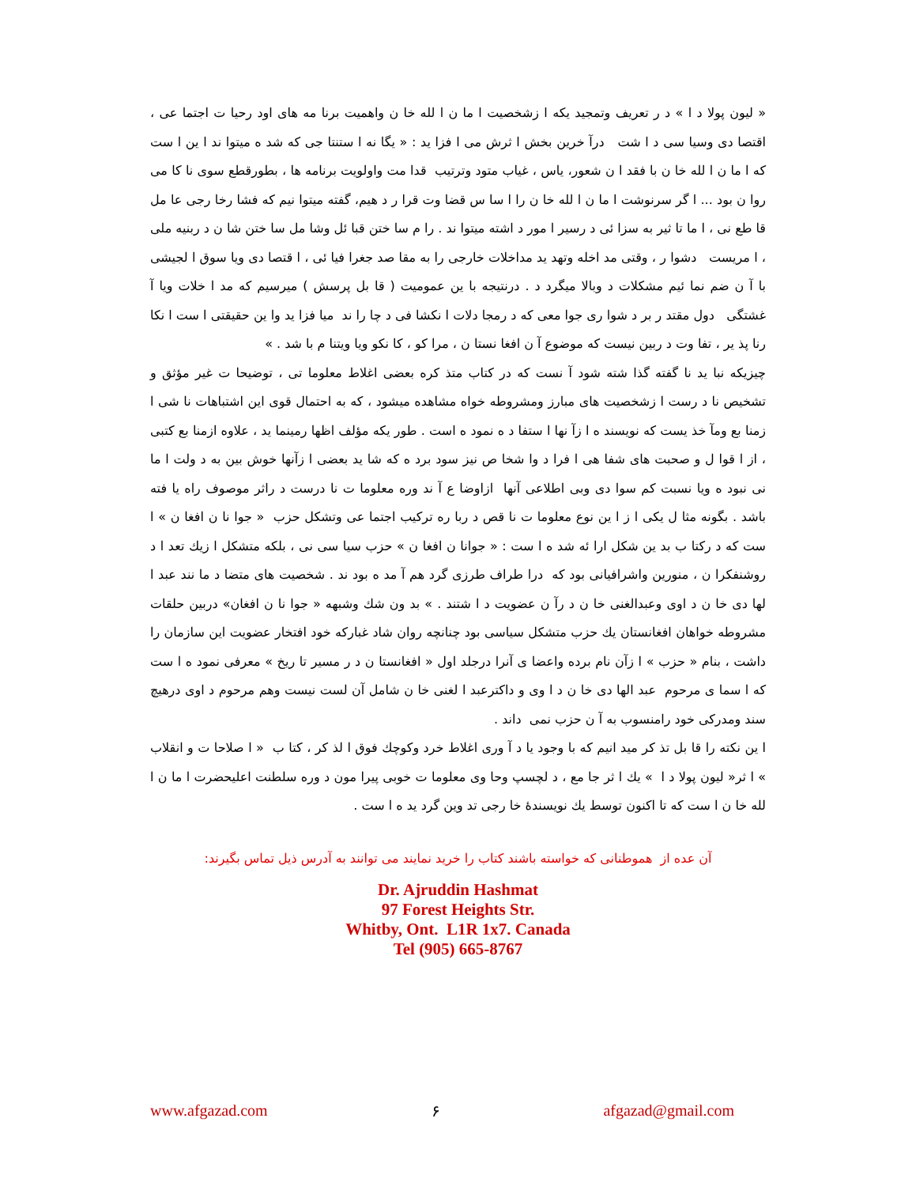« لیون پولا د ا » د ر تعریف وتمجید یکه ا زشخصیت ا ما ن ا لله خا ن واهمیت برنا مه های اود رحیا ت اجتما عی ، اقتصا دی وسیا سی د ا شت درآ خرین بخش ا ثرش می ا فزا ید : « یگا نه ا ستنتا جی که شد ه میتوا ند ا ین ا ست که ا ما ن ا لله خا ن با فقد ا ن شعور، یاس ، غیاب متود وترتیب قدا مت واولویت برنامه ها ، بطورقطع سوی نا کا می روا ن بود ... ا گر سرنوشت ا ما ن ا لله خا ن را ا سا س قضا وت قرا ر د هیم، گفته میتوا نیم که فشا رخا رجی عا مل قا طع نی ، ا ما تا ثیر به سزا ئی د رسیر ا مور د اشته میتوا ند . را م سا ختن قبا ئل وشا مل سا ختن شا ن د ربنیه ملی ، ا مریست دشوا ر ، وقتی مد اخله وتهد ید مداخلات خارجی را به مقا صد جغرا فیا ئی ، ا قتصا دی ویا سوق ا لجیشی با آ ن ضم نما ئیم مشکلات د وبالا میگرد د . درنتیجه با ین عمومیت ( قا بل پرسش ) میرسیم که مد ا خلات ویا آ غشتگی دول مقتد ر بر د شوا ری جوا معی که د رمجا دلات ا نکشا فی د چا را ند میا فزا ید وا ین حقیقتی ا ست ا نکا رنا پذ یر ، تفا وت د ربین نیست که موضوع آ ن افغا نستا ن ، مرا کو ، کا نکو ویا ویتنا م با شد . »
چیزیکه نبا ید نا گفته گذا شته شود آ نست که در کتاب متذ کره بعضی اغلاط معلوما تی ، توضیحا ت غیر مؤثق و تشخیص نا د رست ا زشخصیت های مبارز ومشروطه خواه مشاهده میشود ، که به احتمال قوی این اشتباهات نا شی ا زمنا بع ومآ خذ یست که نویسند ه ا زآ نها ا ستفا د ه نمود ه است . طور یکه مؤلف اظها رمینما ید ، علاوه ازمنا بع کتبی ، از ا قوا ل و صحبت های شفا هی ا فرا د وا شخا ص نیز سود برد ه که شا ید بعضی ا زآنها خوش بین به د ولت ا ما نی نبود ه ویا نسبت کم سوا دی وبی اطلاعی آنها ازاوضا ع آ ند وره معلوما ت نا درست د راثر موصوف راه یا فته باشد . بگونه مثا ل یکی ا ز ا ین نوع معلوما ت نا قص د ربا ره ترکیب اجتما عی وتشکل حزب « جوا نا ن افغا ن » ا ست که د رکتا ب بد ین شکل ارا ئه شد ه ا ست : « جوانا ن افغا ن » حزب سیا سی نی ، بلکه متشکل ا زيك تعد ا د روشنفکرا ن ، منورین واشرافیانی بود که درا طراف طرزی گرد هم آ مد ه بود ند . شخصیت های متضا د ما نند عبد ا لها دی خا ن د اوی وعبدالغنی خا ن د رآ ن عضویت د ا شتند . » بد ون شك وشبهه « جوا نا ن افغان» دربین حلقات مشروطه خواهان افغانستان يك حزب متشکل سیاسی بود چنانچه روان شاد غبارکه خود افتخار عضویت این سازمان را داشت ، بنام « حزب » ا زآن نام برده واعضا ی آنرا درجلد اول « افغانستا ن د ر مسیر تا ریخ » معرفی نمود ه ا ست که ا سما ی مرحوم عبد الها دی خا ن د ا وی و داکترعبد ا لغنی خا ن شامل آن لست نیست وهم مرحوم د اوی درهیچ سند ومدرکی خود رامنسوب به آ ن حزب نمی داند .
ا ین نکته را قا بل تذ کر مید انیم که با وجود یا د آ وری اغلاط خرد وکوچك فوق ا لذ کر ، کتا ب « ا صلاحا ت و انقلاب » ا ثر« لیون پولا د ا » يك ا ثر جا مع ، د لچسپ وحا وی معلوما ت خوبی پیرا مون د وره سلطنت اعلیحضرت ا ما ن ا لله خا ن ا ست که تا اکنون توسط يك نویسندۀ خا رجی تد وین گرد ید ه ا ست .
آن عده از هموطنانی که خواسته باشند کتاب را خرید نمایند می توانند به آدرس ذیل تماس بگیرند:
Dr. Ajruddin Hashmat
97 Forest Heights Str.
Whitby, Ont. L1R 1x7. Canada
Tel (905) 665-8767
www.afgazad.com ۶ afgazad@gmail.com